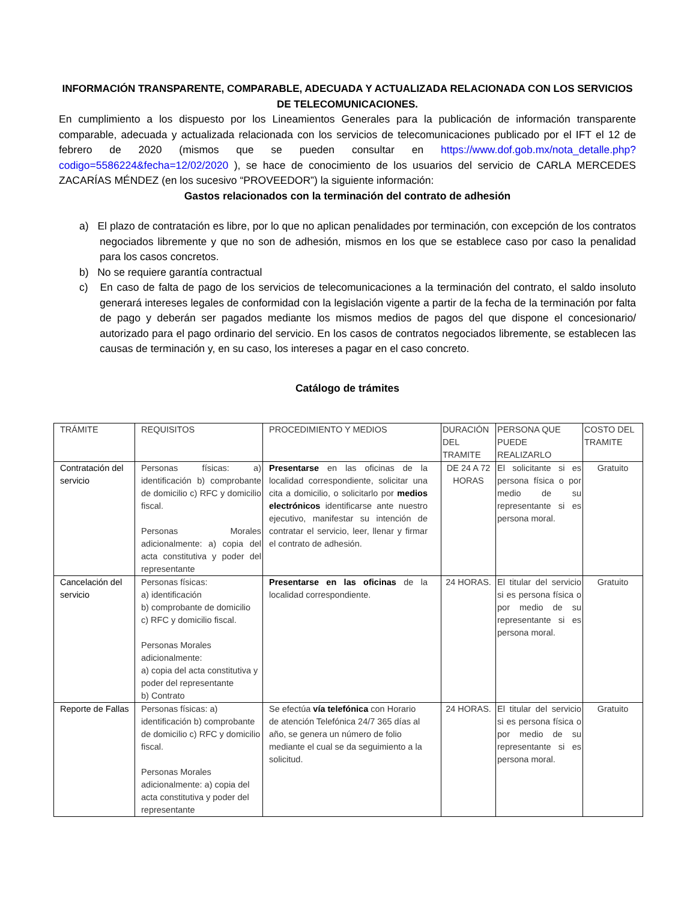INFORMACIÓN TRANSPARENTE, COMPARABLE, ADECUADA Y ACTUALIZADA RELACIONADA CON LOS SERVICIOS DE TELECOMUNICACIONES.
En cumplimiento a los dispuesto por los Lineamientos Generales para la publicación de información transparente comparable, adecuada y actualizada relacionada con los servicios de telecomunicaciones publicado por el IFT el 12 de febrero de 2020 (mismos que se pueden consultar en https://www.dof.gob.mx/nota_detalle.php?codigo=5586224&fecha=12/02/2020 ), se hace de conocimiento de los usuarios del servicio de CARLA MERCEDES ZACARÍAS MÉNDEZ (en los sucesivo “PROVEEDOR”) la siguiente información:
Gastos relacionados con la terminación del contrato de adhesión
a) El plazo de contratación es libre, por lo que no aplican penalidades por terminación, con excepción de los contratos negociados libremente y que no son de adhesión, mismos en los que se establece caso por caso la penalidad para los casos concretos.
b) No se requiere garantía contractual
c) En caso de falta de pago de los servicios de telecomunicaciones a la terminación del contrato, el saldo insoluto generará intereses legales de conformidad con la legislación vigente a partir de la fecha de la terminación por falta de pago y deberán ser pagados mediante los mismos medios de pagos del que dispone el concesionario/ autorizado para el pago ordinario del servicio. En los casos de contratos negociados libremente, se establecen las causas de terminación y, en su caso, los intereses a pagar en el caso concreto.
Catálogo de trámites
| TRÁMITE | REQUISITOS | PROCEDIMIENTO Y MEDIOS | DURACIÓN DEL TRAMITE | PERSONA QUE PUEDE REALIZARLO | COSTO DEL TRAMITE |
| --- | --- | --- | --- | --- | --- |
| Contratación del servicio | Personas físicas: a) identificación b) comprobante de domicilio c) RFC y domicilio fiscal. Personas Morales adicionalmente: a) copia del acta constitutiva y poder del representante | Presentarse en las oficinas de la localidad correspondiente, solicitar una cita a domicilio, o solicitarlo por medios electrónicos identificarse ante nuestro ejecutivo, manifestar su intención de contratar el servicio, leer, llenar y firmar el contrato de adhesión. | DE 24 A 72 HORAS | El solicitante si es persona física o por medio de su representante si es persona moral. | Gratuito |
| Cancelación del servicio | Personas físicas: a) identificación b) comprobante de domicilio c) RFC y domicilio fiscal. Personas Morales adicionalmente: a) copia del acta constitutiva y poder del representante b) Contrato | Presentarse en las oficinas de la localidad correspondiente. | 24 HORAS. | El titular del servicio si es persona física o por medio de su representante si es persona moral. | Gratuito |
| Reporte de Fallas | Personas físicas: a) identificación b) comprobante de domicilio c) RFC y domicilio fiscal. Personas Morales adicionalmente: a) copia del acta constitutiva y poder del representante | Se efectúa vía telefónica con Horario de atención Telefónica 24/7 365 días al año, se genera un número de folio mediante el cual se da seguimiento a la solicitud. | 24 HORAS. | El titular del servicio si es persona física o por medio de su representante si es persona moral. | Gratuito |